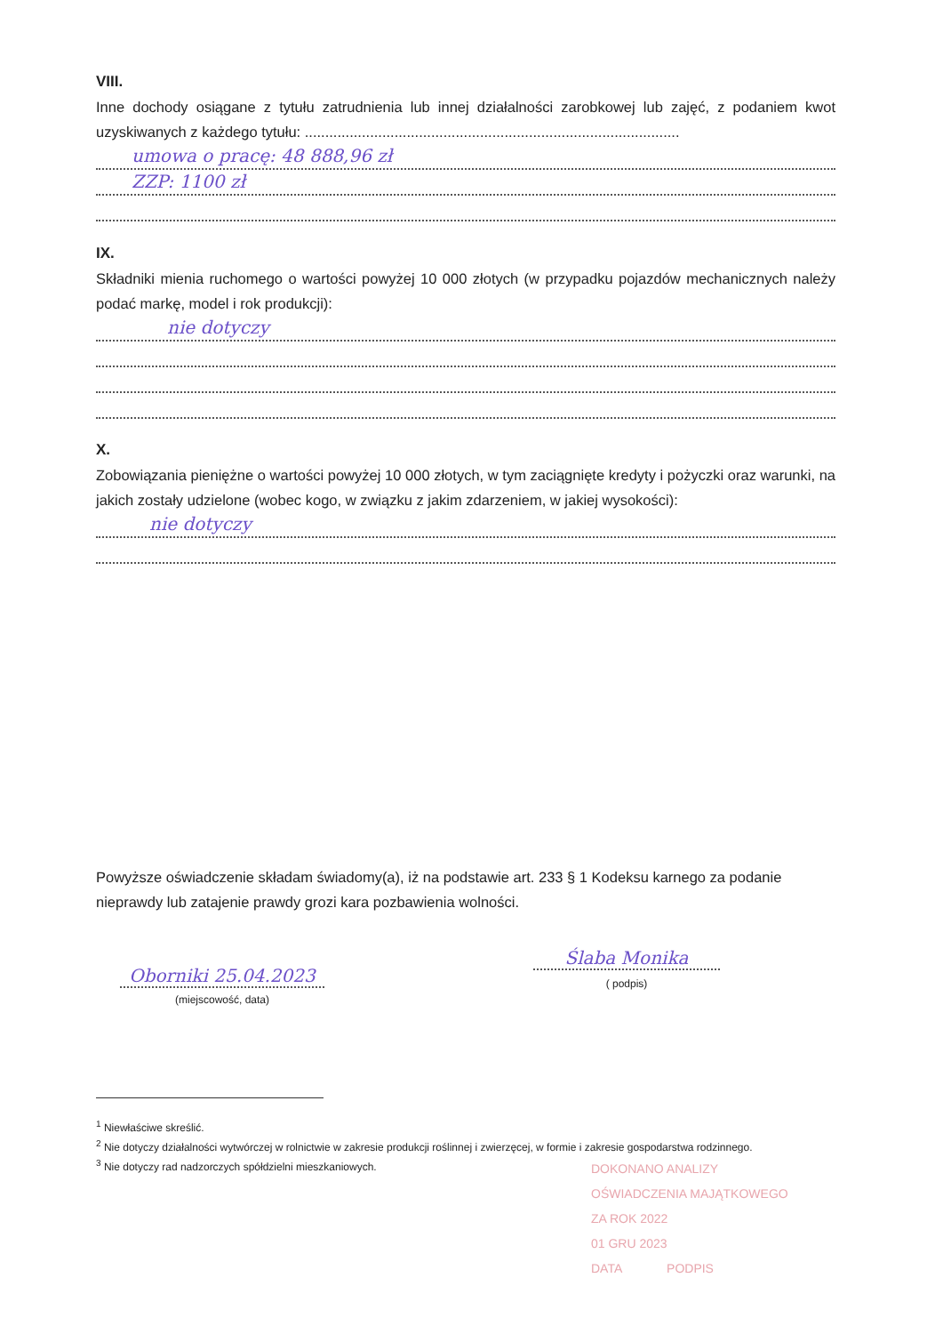VIII.
Inne dochody osiągane z tytułu zatrudnienia lub innej działalności zarobkowej lub zajęć, z podaniem kwot uzyskiwanych z każdego tytułu: ............................................................................................
umowa o pracę: 48 888,96 zł
ZZP: 1100 zł
IX.
Składniki mienia ruchomego o wartości powyżej 10 000 złotych (w przypadku pojazdów mechanicznych należy podać markę, model i rok produkcji):
nie dotyczy
X.
Zobowiązania pieniężne o wartości powyżej 10 000 złotych, w tym zaciągnięte kredyty i pożyczki oraz warunki, na jakich zostały udzielone (wobec kogo, w związku z jakim zdarzeniem, w jakiej wysokości):
nie dotyczy
Powyższe oświadczenie składam świadomy(a), iż na podstawie art. 233 § 1 Kodeksu karnego za podanie nieprawdy lub zatajenie prawdy grozi kara pozbawienia wolności.
Oborniki 25.04.2023
(miejscowość, data)
Ślaba Monika
( podpis)
<sup>1</sup> Niewłaściwe skreślić.
<sup>2</sup> Nie dotyczy działalności wytwórczej w rolnictwie w zakresie produkcji roślinnej i zwierzęcej, w formie i zakresie gospodarstwa rodzinnego.
<sup>3</sup> Nie dotyczy rad nadzorczych spółdzielni mieszkaniowych.
DOKONANO ANALIZY
OŚWIADCZENIA MAJĄTKOWEGO
ZA ROK 2022
01 GRU 2023
DATA PODPIS